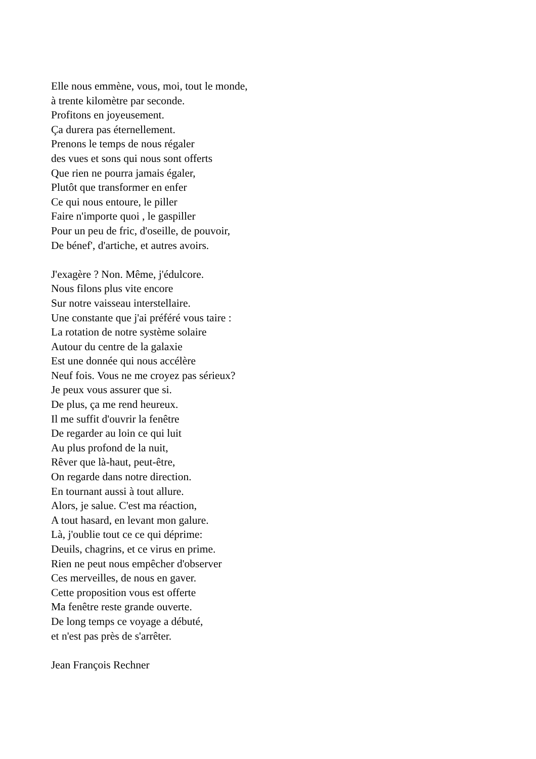Elle nous emmène, vous, moi, tout le monde,
à trente kilomètre par seconde.
Profitons en joyeusement.
Ça durera pas éternellement.
Prenons le temps de nous régaler
des vues et sons qui nous sont offerts
Que rien ne pourra jamais égaler,
Plutôt que transformer en enfer
Ce qui nous entoure, le piller
Faire n'importe quoi , le gaspiller
Pour un peu de fric, d'oseille, de pouvoir,
De bénef', d'artiche, et autres avoirs.
J'exagère ? Non. Même, j'édulcore.
Nous filons plus vite encore
Sur notre vaisseau interstellaire.
Une constante que j'ai préféré vous taire :
La rotation de notre système solaire
Autour du centre de la galaxie
Est une donnée qui nous accélère
Neuf fois. Vous ne me croyez pas sérieux?
Je peux vous assurer que si.
De plus, ça me rend heureux.
Il me suffit d'ouvrir la fenêtre
De regarder au loin ce qui luit
Au plus profond de la nuit,
Rêver que là-haut, peut-être,
On regarde dans notre direction.
En tournant aussi à tout allure.
Alors, je salue. C'est ma réaction,
A tout hasard, en levant mon galure.
Là, j'oublie tout ce ce qui déprime:
Deuils, chagrins, et ce virus en prime.
Rien ne peut nous empêcher d'observer
Ces merveilles, de nous en gaver.
Cette proposition vous est offerte
Ma fenêtre reste grande ouverte.
De long temps ce voyage a débuté,
et n'est pas près de s'arrêter.
Jean François Rechner